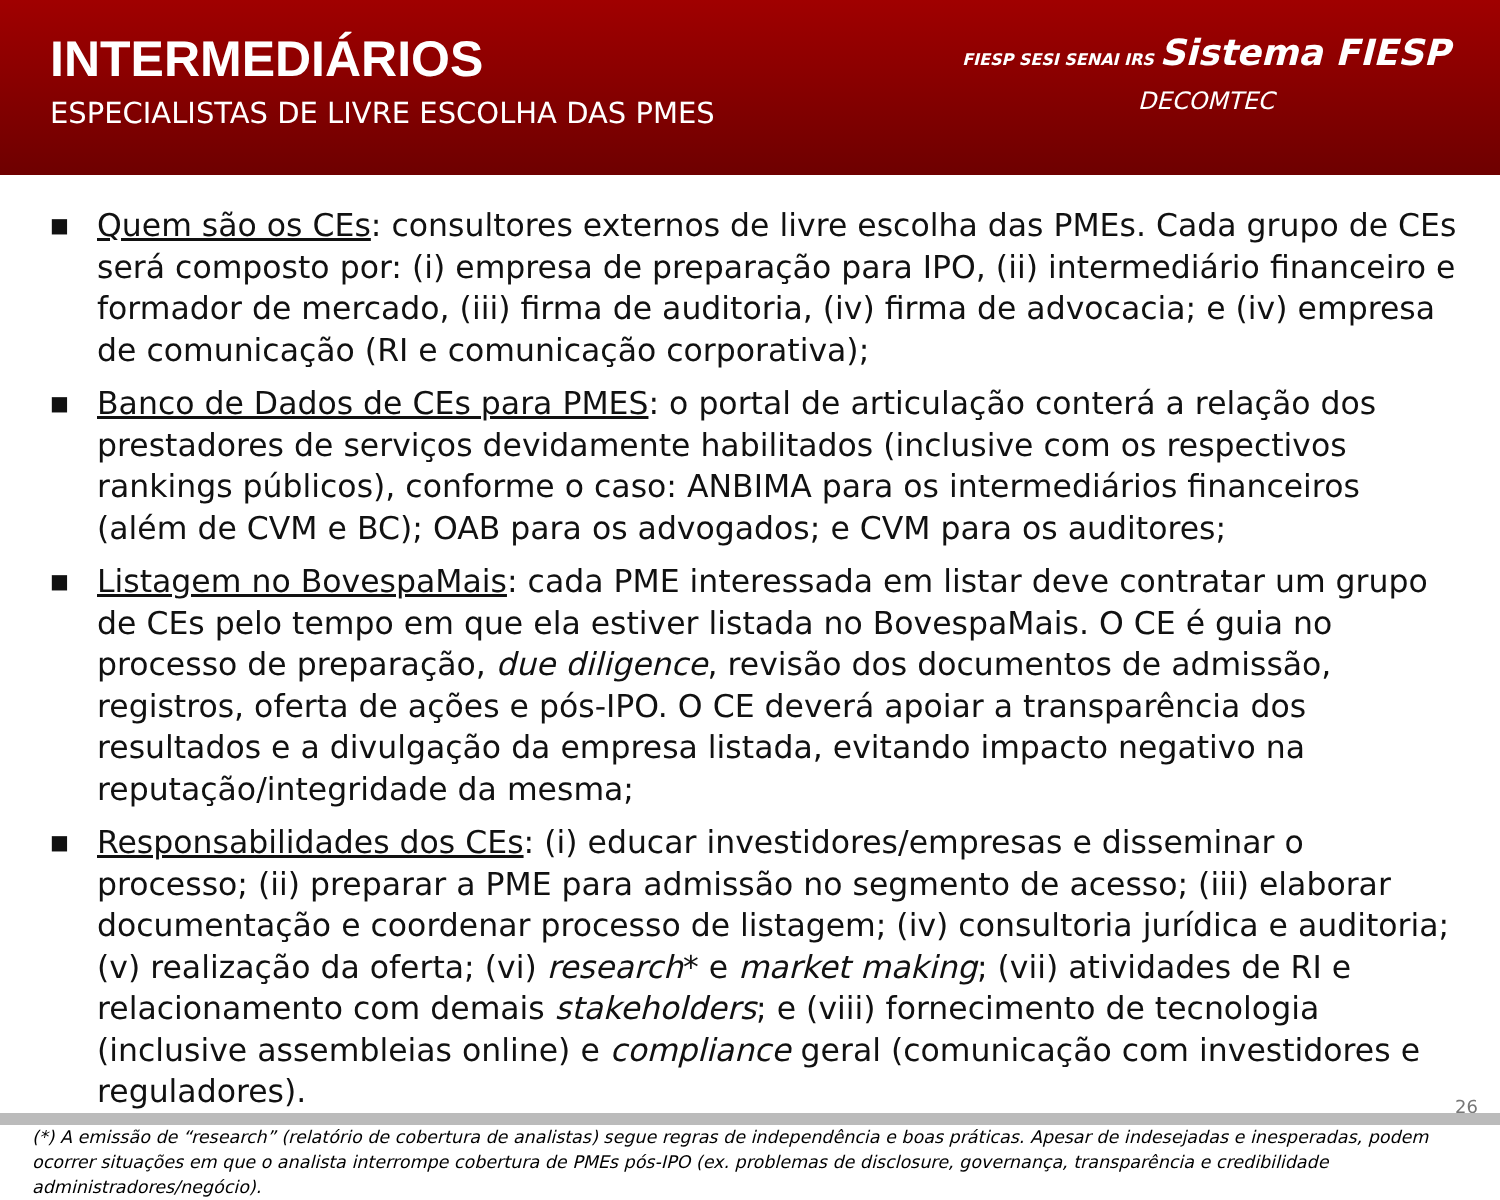INTERMEDIÁRIOS
ESPECIALISTAS DE LIVRE ESCOLHA DAS PMES
FIESP SESI SENAI IRS Sistema FIESP
DECOMTEC
■ Quem são os CEs: consultores externos de livre escolha das PMEs. Cada grupo de CEs será composto por: (i) empresa de preparação para IPO, (ii) intermediário financeiro e formador de mercado, (iii) firma de auditoria, (iv) firma de advocacia; e (iv) empresa de comunicação (RI e comunicação corporativa);
■ Banco de Dados de CEs para PMES: o portal de articulação conterá a relação dos prestadores de serviços devidamente habilitados (inclusive com os respectivos rankings públicos), conforme o caso: ANBIMA para os intermediários financeiros (além de CVM e BC); OAB para os advogados; e CVM para os auditores;
■ Listagem no BovespaMais: cada PME interessada em listar deve contratar um grupo de CEs pelo tempo em que ela estiver listada no BovespaMais. O CE é guia no processo de preparação, due diligence, revisão dos documentos de admissão, registros, oferta de ações e pós-IPO. O CE deverá apoiar a transparência dos resultados e a divulgação da empresa listada, evitando impacto negativo na reputação/integridade da mesma;
■ Responsabilidades dos CEs: (i) educar investidores/empresas e disseminar o processo; (ii) preparar a PME para admissão no segmento de acesso; (iii) elaborar documentação e coordenar processo de listagem; (iv) consultoria jurídica e auditoria; (v) realização da oferta; (vi) research* e market making; (vii) atividades de RI e relacionamento com demais stakeholders; e (viii) fornecimento de tecnologia (inclusive assembleias online) e compliance geral (comunicação com investidores e reguladores).
(*) A emissão de “research” (relatório de cobertura de analistas) segue regras de independência e boas práticas. Apesar de indesejadas e inesperadas, podem ocorrer situações em que o analista interrompe cobertura de PMEs pós-IPO (ex. problemas de disclosure, governança, transparência e credibilidade administradores/negócio).
26